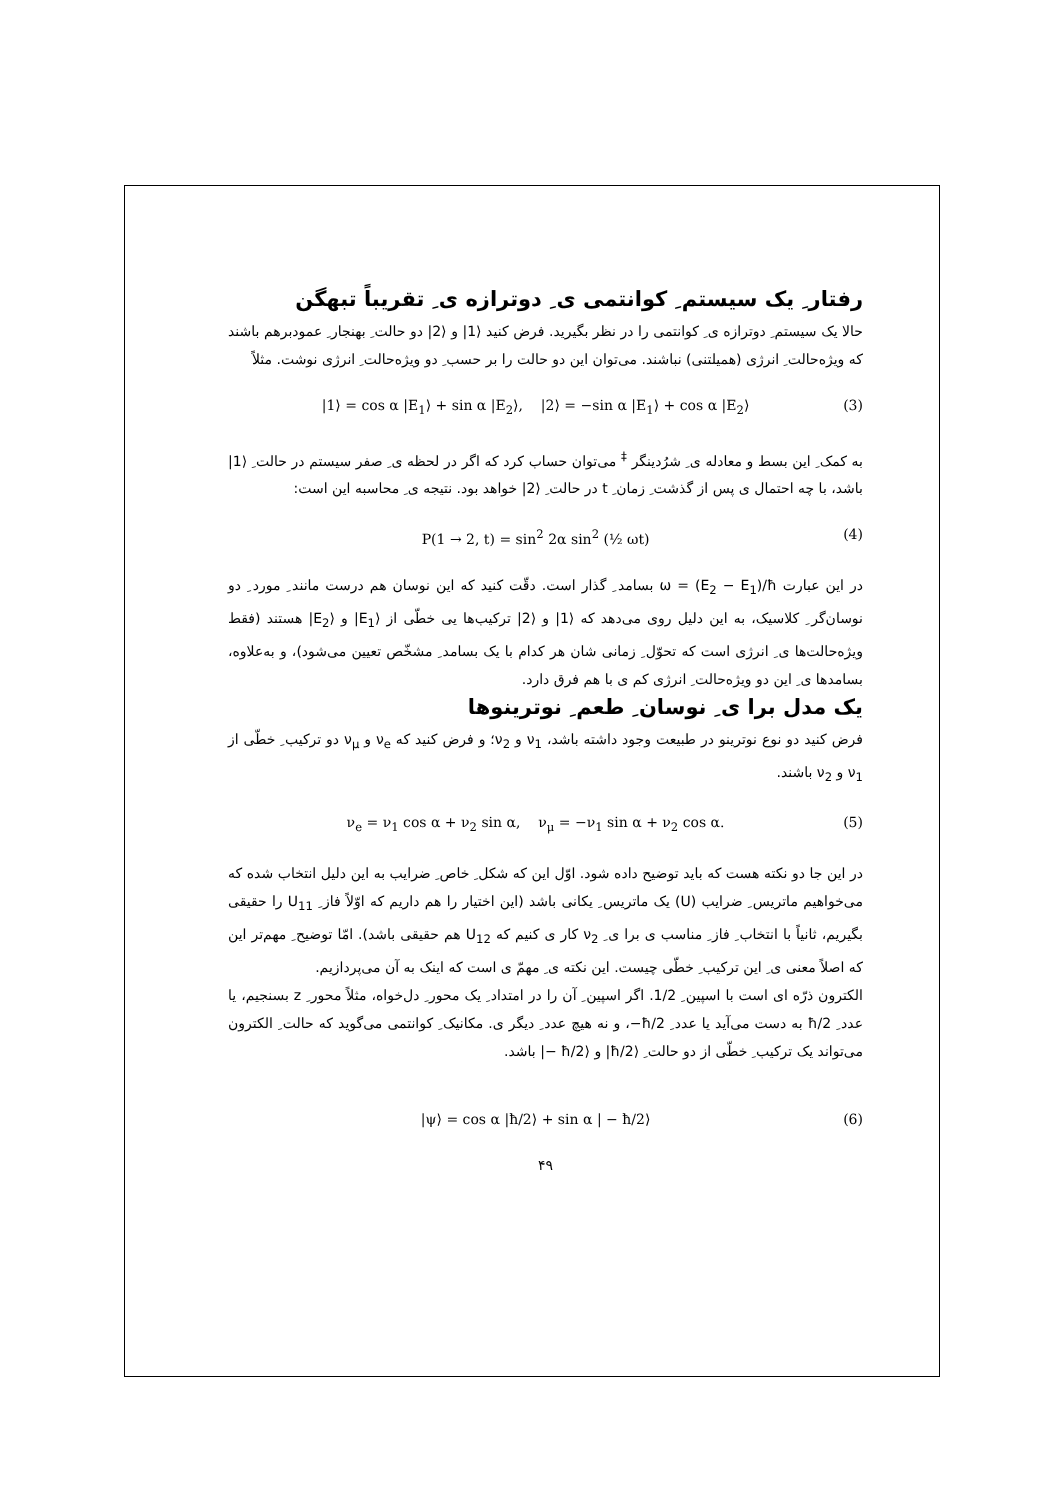رفتار ِ یک سیستم ِ کوانتمی ی ِ دوترازه ی ِ تقریباً تبهگن
حالا یک سیستم ِ دوترازه ی ِ کوانتمی را در نظر بگیرید. فرض کنید ⟨1| و ⟨2| دو حالت ِ بهنجار ِ عمودبرهم باشند که ویژه‌حالت ِ انرژی (همیلتنی) نباشند. می‌توان این دو حالت را بر حسب ِ دو ویژه‌حالت ِ انرژی نوشت. مثلاً
|1⟩ = cos α |E<sub>1</sub>⟩ + sin α |E<sub>2</sub>⟩, |2⟩ = −sin α |E<sub>1</sub>⟩ + cos α |E<sub>2</sub>⟩ (3)
به کمک ِ این بسط و معادله ی ِ شرُدینگر <sup>‡</sup> می‌توان حساب کرد که اگر در لحظه ی ِ صفر سیستم در حالت ِ ⟨1| باشد، با چه احتمال ی پس از گذشت ِ زمان ِ t در حالت ِ ⟨2| خواهد بود. نتیجه ی ِ محاسبه این است:
P(1 → 2, t) = sin<sup>2</sup> 2α sin<sup>2</sup> (½ ωt) (4)
در این عبارت ω = (E<sub>2</sub> − E<sub>1</sub>)/ħ بسامد ِ گذار است. دقّت کنید که این نوسان هم درست مانند ِ مورد ِ دو نوسان‌گر ِ کلاسیک، به این دلیل روی می‌دهد که ⟨1| و ⟨2| ترکیب‌ها یی خطّی از ⟨E<sub>1</sub>| و ⟨E<sub>2</sub>| هستند (فقط ویژه‌حالت‌ها ی ِ انرژی است که تحوّل ِ زمانی شان هر کدام با یک بسامد ِ مشخّص تعیین می‌شود)، و به‌علاوه، بسامدها ی ِ این دو ویژه‌حالت ِ انرژی کم ی با هم فرق دارد.
یک مدل برا ی ِ نوسان ِ طعم ِ نوترینوها
فرض کنید دو نوع نوترینو در طبیعت وجود داشته باشد، ν<sub>1</sub> و ν<sub>2</sub>؛ و فرض کنید که ν<sub>e</sub> و ν<sub>μ</sub> دو ترکیب ِ خطّی از ν<sub>1</sub> و ν<sub>2</sub> باشند.
ν<sub>e</sub> = ν<sub>1</sub> cos α + ν<sub>2</sub> sin α, ν<sub>μ</sub> = −ν<sub>1</sub> sin α + ν<sub>2</sub> cos α. (5)
در این جا دو نکته هست که باید توضیح داده شود. اوّل این که شکل ِ خاص ِ ضرایب به این دلیل انتخاب شده که می‌خواهیم ماتریس ِ ضرایب (U) یک ماتریس ِ یکانی باشد (این اختیار را هم داریم که اوّلاً فاز ِ U<sub>11</sub> را حقیقی بگیریم، ثانیاً با انتخاب ِ فاز ِ مناسب ی برا ی ِ ν<sub>2</sub> کار ی کنیم که U<sub>12</sub> هم حقیقی باشد). امّا توضیح ِ مهم‌تر این که اصلاً معنی ی ِ این ترکیب ِ خطّی چیست. این نکته ی ِ مهمّ ی است که اینک به آن می‌پردازیم.
الکترون ذرّه ای است با اسپین ِ 1/2. اگر اسپین ِ آن را در امتداد ِ یک محور ِ دل‌خواه، مثلاً محور ِ z بسنجیم، یا عدد ِ ħ/2 به دست می‌آید یا عدد ِ ħ/2−، و نه هیچ عدد ِ دیگر ی. مکانیک ِ کوانتمی می‌گوید که حالت ِ الکترون می‌تواند یک ترکیب ِ خطّی از دو حالت ِ ⟨ħ/2| و ⟨ħ/2 −| باشد.
|ψ⟩ = cos α |ħ/2⟩ + sin α | − ħ/2⟩ (6)
۴۹